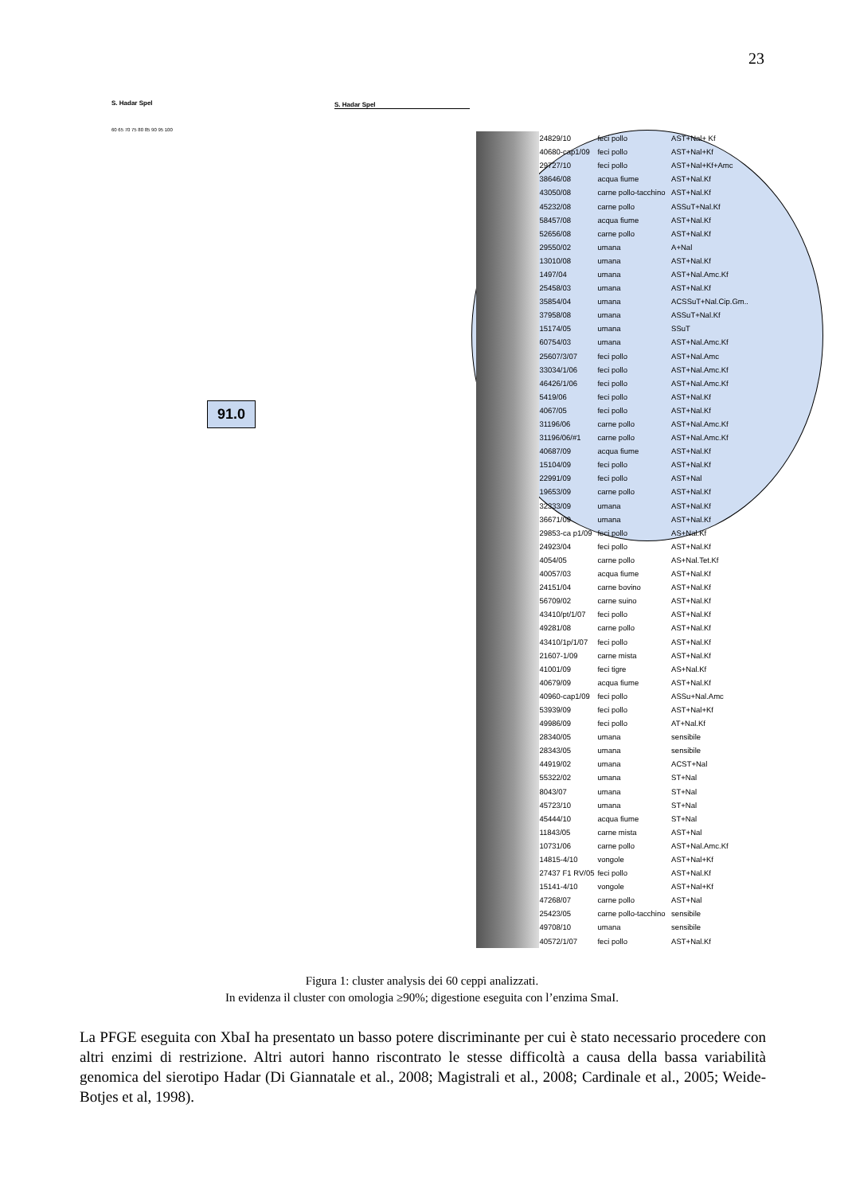23
S. Hadar Spel S. Hadar Spel
60 65 70 75 80 85 90 95 100
91.0
| | 24829/10 | feci pollo | AST+Nal+ Kf |
| | 40680-cap1/09 | feci pollo | AST+Nal+Kf |
| | 29727/10 | feci pollo | AST+Nal+Kf+Amc |
| | 38646/08 | acqua fiume | AST+Nal.Kf |
| | 43050/08 | carne pollo-tacchino | AST+Nal.Kf |
| | 45232/08 | carne pollo | ASSuT+Nal.Kf |
| | 58457/08 | acqua fiume | AST+Nal.Kf |
| | 52656/08 | carne pollo | AST+Nal.Kf |
| | 29550/02 | umana | A+Nal |
| | 13010/08 | umana | AST+Nal.Kf |
| | 1497/04 | umana | AST+Nal.Amc.Kf |
| | 25458/03 | umana | AST+Nal.Kf |
| | 35854/04 | umana | ACSSuT+Nal.Cip.Gm.. |
| | 37958/08 | umana | ASSuT+Nal.Kf |
| | 15174/05 | umana | SSuT |
| | 60754/03 | umana | AST+Nal.Amc.Kf |
| | 25607/3/07 | feci pollo | AST+Nal.Amc |
| | 33034/1/06 | feci pollo | AST+Nal.Amc.Kf |
| | 46426/1/06 | feci pollo | AST+Nal.Amc.Kf |
| | 5419/06 | feci pollo | AST+Nal.Kf |
| | 4067/05 | feci pollo | AST+Nal.Kf |
| | 31196/06 | carne pollo | AST+Nal.Amc.Kf |
| | 31196/06/#1 | carne pollo | AST+Nal.Amc.Kf |
| | 40687/09 | acqua fiume | AST+Nal.Kf |
| | 15104/09 | feci pollo | AST+Nal.Kf |
| | 22991/09 | feci pollo | AST+Nal |
| | 19653/09 | carne pollo | AST+Nal.Kf |
| | 32333/09 | umana | AST+Nal.Kf |
| | 36671/09 | umana | AST+Nal.Kf |
| | 29853-ca p1/09 | feci pollo | AS+Nal.Kf |
| | 24923/04 | feci pollo | AST+Nal.Kf |
| | 4054/05 | carne pollo | AS+Nal.Tet.Kf |
| | 40057/03 | acqua fiume | AST+Nal.Kf |
| | 24151/04 | carne bovino | AST+Nal.Kf |
| | 56709/02 | carne suino | AST+Nal.Kf |
| | 43410/pt/1/07 | feci pollo | AST+Nal.Kf |
| | 49281/08 | carne pollo | AST+Nal.Kf |
| | 43410/1p/1/07 | feci pollo | AST+Nal.Kf |
| | 21607-1/09 | carne mista | AST+Nal.Kf |
| | 41001/09 | feci tigre | AS+Nal.Kf |
| | 40679/09 | acqua fiume | AST+Nal.Kf |
| | 40960-cap1/09 | feci pollo | ASSu+Nal.Amc |
| | 53939/09 | feci pollo | AST+Nal+Kf |
| | 49986/09 | feci pollo | AT+Nal.Kf |
| | 28340/05 | umana | sensibile |
| | 28343/05 | umana | sensibile |
| | 44919/02 | umana | ACST+Nal |
| | 55322/02 | umana | ST+Nal |
| | 8043/07 | umana | ST+Nal |
| | 45723/10 | umana | ST+Nal |
| | 45444/10 | acqua fiume | ST+Nal |
| | 11843/05 | carne mista | AST+Nal |
| | 10731/06 | carne pollo | AST+Nal.Amc.Kf |
| | 14815-4/10 | vongole | AST+Nal+Kf |
| | 27437 F1 RV/05 | feci pollo | AST+Nal.Kf |
| | 15141-4/10 | vongole | AST+Nal+Kf |
| | 47268/07 | carne pollo | AST+Nal |
| | 25423/05 | carne pollo-tacchino | sensibile |
| | 49708/10 | umana | sensibile |
| | 40572/1/07 | feci pollo | AST+Nal.Kf |
Figura 1: cluster analysis dei 60 ceppi analizzati.
In evidenza il cluster con omologia ≥90%; digestione eseguita con l’enzima SmaI.
La PFGE eseguita con XbaI ha presentato un basso potere discriminante per cui è stato necessario procedere con altri enzimi di restrizione. Altri autori hanno riscontrato le stesse difficoltà a causa della bassa variabilità genomica del sierotipo Hadar (Di Giannatale et al., 2008; Magistrali et al., 2008; Cardinale et al., 2005; Weide-Botjes et al, 1998).